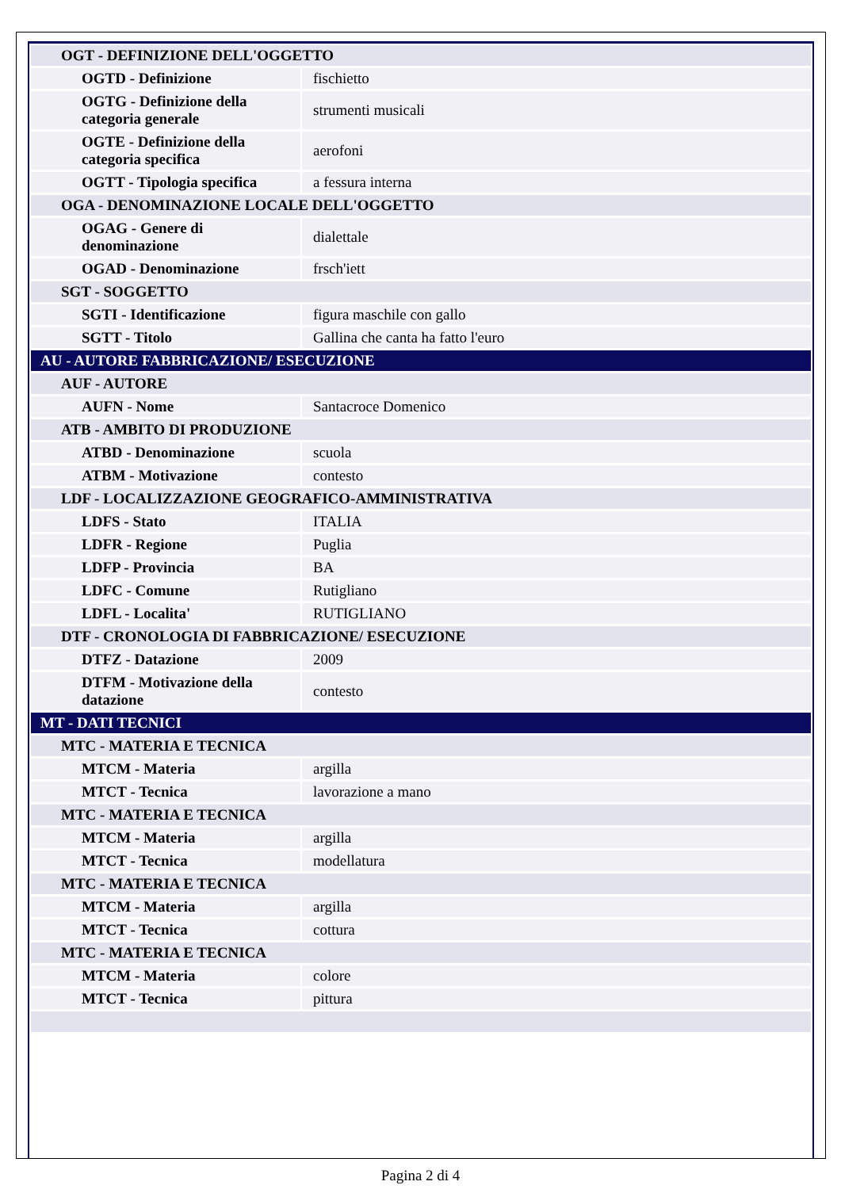| OGT - DEFINIZIONE DELL'OGGETTO | |
| OGTD - Definizione | fischietto |
| OGTG - Definizione della categoria generale | strumenti musicali |
| OGTE - Definizione della categoria specifica | aerofoni |
| OGTT - Tipologia specifica | a fessura interna |
| OGA - DENOMINAZIONE LOCALE DELL'OGGETTO | |
| OGAG - Genere di denominazione | dialettale |
| OGAD - Denominazione | frsch'iett |
| SGT - SOGGETTO | |
| SGTI - Identificazione | figura maschile con gallo |
| SGTT - Titolo | Gallina che canta ha fatto l'euro |
| AU - AUTORE FABBRICAZIONE/ ESECUZIONE | |
| AUF - AUTORE | |
| AUFN - Nome | Santacroce Domenico |
| ATB - AMBITO DI PRODUZIONE | |
| ATBD - Denominazione | scuola |
| ATBM - Motivazione | contesto |
| LDF - LOCALIZZAZIONE GEOGRAFICO-AMMINISTRATIVA | |
| LDFS - Stato | ITALIA |
| LDFR - Regione | Puglia |
| LDFP - Provincia | BA |
| LDFC - Comune | Rutigliano |
| LDFL - Localita' | RUTIGLIANO |
| DTF - CRONOLOGIA DI FABBRICAZIONE/ ESECUZIONE | |
| DTFZ - Datazione | 2009 |
| DTFM - Motivazione della datazione | contesto |
| MT - DATI TECNICI | |
| MTC - MATERIA E TECNICA | |
| MTCM - Materia | argilla |
| MTCT - Tecnica | lavorazione a mano |
| MTC - MATERIA E TECNICA | |
| MTCM - Materia | argilla |
| MTCT - Tecnica | modellatura |
| MTC - MATERIA E TECNICA | |
| MTCM - Materia | argilla |
| MTCT - Tecnica | cottura |
| MTC - MATERIA E TECNICA | |
| MTCM - Materia | colore |
| MTCT - Tecnica | pittura |
Pagina 2 di 4